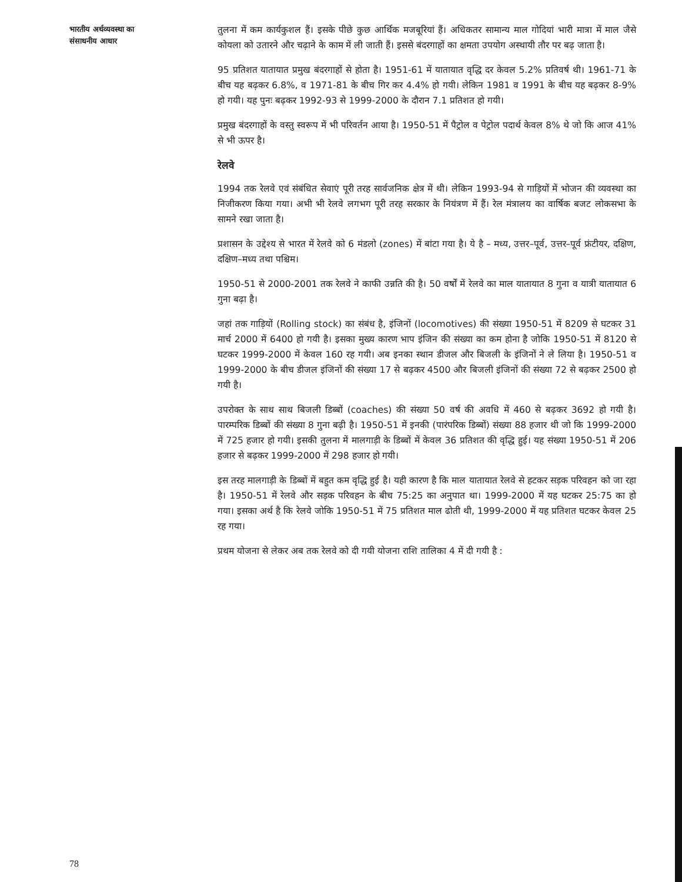भारतीय अर्थव्यवस्था का
संसाधनीय आधार
तुलना में कम कार्यकुशल हैं। इसके पीछे कुछ आर्थिक मजबूरियां हैं। अधिकतर सामान्य माल गोदियां भारी मात्रा में माल जैसे कोयला को उतारने और चढ़ाने के काम में ली जाती हैं। इससे बंदरगाहों का क्षमता उपयोग अस्थायी तौर पर बढ़ जाता है।
95 प्रतिशत यातायात प्रमुख बंदरगाहों से होता है। 1951-61 में यातायात वृद्धि दर केवल 5.2% प्रतिवर्ष थी। 1961-71 के बीच यह बढ़कर 6.8%, व 1971-81 के बीच गिर कर 4.4% हो गयी। लेकिन 1981 व 1991 के बीच यह बढ़कर 8-9% हो गयी। यह पुनः बढ़कर 1992-93 से 1999-2000 के दौरान 7.1 प्रतिशत हो गयी।
प्रमुख बंदरगाहों के वस्तु स्वरूप में भी परिवर्तन आया है। 1950-51 में पैट्रोल व पेट्रोल पदार्थ केवल 8% थे जो कि आज 41% से भी ऊपर है।
रेलवे
1994 तक रेलवे एवं संबंधित सेवाएं पूरी तरह सार्वजनिक क्षेत्र में थी। लेकिन 1993-94 से गाड़ियों में भोजन की व्यवस्था का निजीकरण किया गया। अभी भी रेलवे लगभग पूरी तरह सरकार के नियंत्रण में हैं। रेल मंत्रालय का वार्षिक बजट लोकसभा के सामने रखा जाता है।
प्रशासन के उद्देश्य से भारत में रेलवे को 6 मंडलो (zones) में बांटा गया है। ये है – मध्य, उत्तर–पूर्व, उत्तर–पूर्व फ्रंटीयर, दक्षिण, दक्षिण–मध्य तथा पश्चिम।
1950-51 से 2000-2001 तक रेलवे ने काफी उन्नति की है। 50 वर्षों में रेलवे का माल यातायात 8 गुना व यात्री यातायात 6 गुना बढ़ा है।
जहां तक गाड़ियों (Rolling stock) का संबंध है, इंजिनों (locomotives) की संख्या 1950-51 में 8209 से घटकर 31 मार्च 2000 में 6400 हो गयी है। इसका मुख्य कारण भाप इंजिन की संख्या का कम होना है जोकि 1950-51 में 8120 से घटकर 1999-2000 में केवल 160 रह गयी। अब इनका स्थान डीजल और बिजली के इंजिनों ने ले लिया है। 1950-51 व 1999-2000 के बीच डीजल इंजिनों की संख्या 17 से बढ़कर 4500 और बिजली इंजिनों की संख्या 72 से बढ़कर 2500 हो गयी है।
उपरोक्त के साथ साथ बिजली डिब्बों (coaches) की संख्या 50 वर्ष की अवधि में 460 से बढ़कर 3692 हो गयी है। पारम्परिक डिब्बों की संख्या 8 गुना बढ़ी है। 1950-51 में इनकी (पारंपरिक डिब्बों) संख्या 88 हजार थी जो कि 1999-2000 में 725 हजार हो गयी। इसकी तुलना में मालगाड़ी के डिब्बों में केवल 36 प्रतिशत की वृद्धि हुई। यह संख्या 1950-51 में 206 हजार से बढ़कर 1999-2000 में 298 हजार हो गयी।
इस तरह मालगाड़ी के डिब्बों में बहुत कम वृद्धि हुई है। यही कारण है कि माल यातायात रेलवे से हटकर सड़क परिवहन को जा रहा है। 1950-51 में रेलवे और सड़क परिवहन के बीच 75:25 का अनुपात था। 1999-2000 में यह घटकर 25:75 का हो गया। इसका अर्थ है कि रेलवे जोकि 1950-51 में 75 प्रतिशत माल ढोती थी, 1999-2000 में यह प्रतिशत घटकर केवल 25 रह गया।
प्रथम योजना से लेकर अब तक रेलवे को दी गयी योजना राशि तालिका 4 में दी गयी है :
78